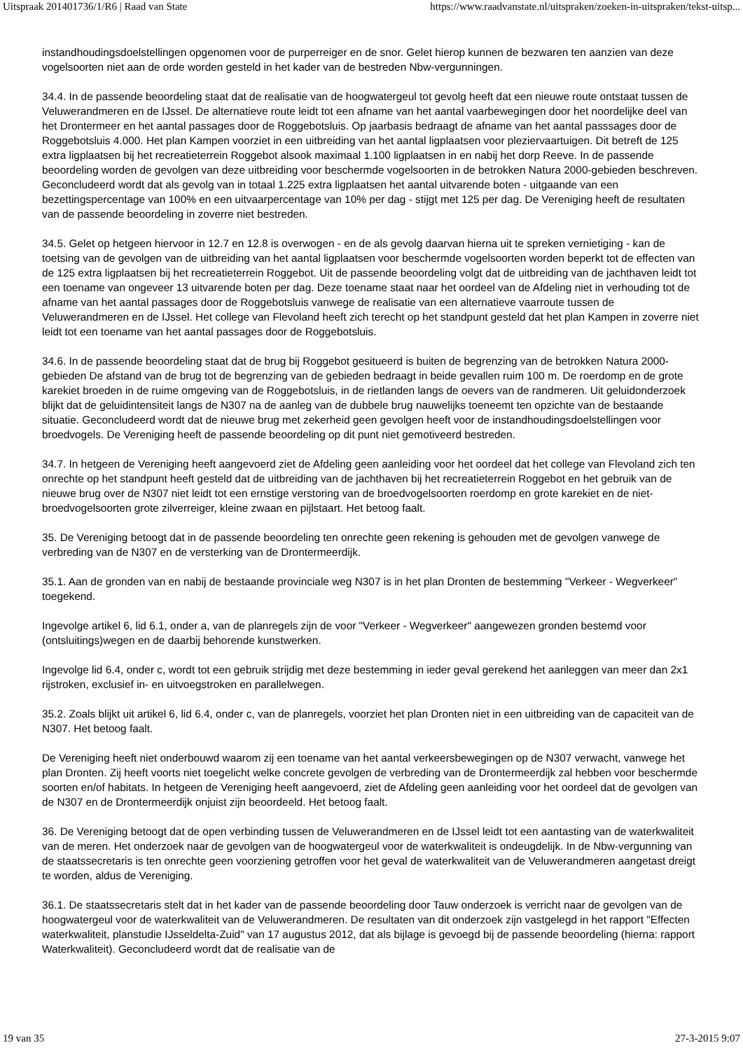Uitspraak 201401736/1/R6 | Raad van State https://www.raadvanstate.nl/uitspraken/zoeken-in-uitspraken/tekst-uitsp...
instandhoudingsdoelstellingen opgenomen voor de purperreiger en de snor. Gelet hierop kunnen de bezwaren ten aanzien van deze vogelsoorten niet aan de orde worden gesteld in het kader van de bestreden Nbw-vergunningen.
34.4. In de passende beoordeling staat dat de realisatie van de hoogwatergeul tot gevolg heeft dat een nieuwe route ontstaat tussen de Veluwerandmeren en de IJssel. De alternatieve route leidt tot een afname van het aantal vaarbewegingen door het noordelijke deel van het Drontermeer en het aantal passages door de Roggebotsluis. Op jaarbasis bedraagt de afname van het aantal passsages door de Roggebotsluis 4.000. Het plan Kampen voorziet in een uitbreiding van het aantal ligplaatsen voor pleziervaartuigen. Dit betreft de 125 extra ligplaatsen bij het recreatieterrein Roggebot alsook maximaal 1.100 ligplaatsen in en nabij het dorp Reeve. In de passende beoordeling worden de gevolgen van deze uitbreiding voor beschermde vogelsoorten in de betrokken Natura 2000-gebieden beschreven. Geconcludeerd wordt dat als gevolg van in totaal 1.225 extra ligplaatsen het aantal uitvarende boten - uitgaande van een bezettingspercentage van 100% en een uitvaarpercentage van 10% per dag - stijgt met 125 per dag. De Vereniging heeft de resultaten van de passende beoordeling in zoverre niet bestreden.
34.5. Gelet op hetgeen hiervoor in 12.7 en 12.8 is overwogen - en de als gevolg daarvan hierna uit te spreken vernietiging - kan de toetsing van de gevolgen van de uitbreiding van het aantal ligplaatsen voor beschermde vogelsoorten worden beperkt tot de effecten van de 125 extra ligplaatsen bij het recreatieterrein Roggebot. Uit de passende beoordeling volgt dat de uitbreiding van de jachthaven leidt tot een toename van ongeveer 13 uitvarende boten per dag. Deze toename staat naar het oordeel van de Afdeling niet in verhouding tot de afname van het aantal passages door de Roggebotsluis vanwege de realisatie van een alternatieve vaarroute tussen de Veluwerandmeren en de IJssel. Het college van Flevoland heeft zich terecht op het standpunt gesteld dat het plan Kampen in zoverre niet leidt tot een toename van het aantal passages door de Roggebotsluis.
34.6. In de passende beoordeling staat dat de brug bij Roggebot gesitueerd is buiten de begrenzing van de betrokken Natura 2000-gebieden De afstand van de brug tot de begrenzing van de gebieden bedraagt in beide gevallen ruim 100 m. De roerdomp en de grote karekiet broeden in de ruime omgeving van de Roggebotsluis, in de rietlanden langs de oevers van de randmeren. Uit geluidonderzoek blijkt dat de geluidintensiteit langs de N307 na de aanleg van de dubbele brug nauwelijks toeneemt ten opzichte van de bestaande situatie. Geconcludeerd wordt dat de nieuwe brug met zekerheid geen gevolgen heeft voor de instandhoudingsdoelstellingen voor broedvogels. De Vereniging heeft de passende beoordeling op dit punt niet gemotiveerd bestreden.
34.7. In hetgeen de Vereniging heeft aangevoerd ziet de Afdeling geen aanleiding voor het oordeel dat het college van Flevoland zich ten onrechte op het standpunt heeft gesteld dat de uitbreiding van de jachthaven bij het recreatieterrein Roggebot en het gebruik van de nieuwe brug over de N307 niet leidt tot een ernstige verstoring van de broedvogelsoorten roerdomp en grote karekiet en de niet-broedvogelsoorten grote zilverreiger, kleine zwaan en pijlstaart. Het betoog faalt.
35. De Vereniging betoogt dat in de passende beoordeling ten onrechte geen rekening is gehouden met de gevolgen vanwege de verbreding van de N307 en de versterking van de Drontermeerdijk.
35.1. Aan de gronden van en nabij de bestaande provinciale weg N307 is in het plan Dronten de bestemming "Verkeer - Wegverkeer" toegekend.
Ingevolge artikel 6, lid 6.1, onder a, van de planregels zijn de voor "Verkeer - Wegverkeer" aangewezen gronden bestemd voor (ontsluitings)wegen en de daarbij behorende kunstwerken.
Ingevolge lid 6.4, onder c, wordt tot een gebruik strijdig met deze bestemming in ieder geval gerekend het aanleggen van meer dan 2x1 rijstroken, exclusief in- en uitvoegstroken en parallelwegen.
35.2. Zoals blijkt uit artikel 6, lid 6.4, onder c, van de planregels, voorziet het plan Dronten niet in een uitbreiding van de capaciteit van de N307. Het betoog faalt.
De Vereniging heeft niet onderbouwd waarom zij een toename van het aantal verkeersbewegingen op de N307 verwacht, vanwege het plan Dronten. Zij heeft voorts niet toegelicht welke concrete gevolgen de verbreding van de Drontermeerdijk zal hebben voor beschermde soorten en/of habitats. In hetgeen de Vereniging heeft aangevoerd, ziet de Afdeling geen aanleiding voor het oordeel dat de gevolgen van de N307 en de Drontermeerdijk onjuist zijn beoordeeld. Het betoog faalt.
36. De Vereniging betoogt dat de open verbinding tussen de Veluwerandmeren en de IJssel leidt tot een aantasting van de waterkwaliteit van de meren. Het onderzoek naar de gevolgen van de hoogwatergeul voor de waterkwaliteit is ondeugdelijk. In de Nbw-vergunning van de staatssecretaris is ten onrechte geen voorziening getroffen voor het geval de waterkwaliteit van de Veluwerandmeren aangetast dreigt te worden, aldus de Vereniging.
36.1. De staatssecretaris stelt dat in het kader van de passende beoordeling door Tauw onderzoek is verricht naar de gevolgen van de hoogwatergeul voor de waterkwaliteit van de Veluwerandmeren. De resultaten van dit onderzoek zijn vastgelegd in het rapport "Effecten waterkwaliteit, planstudie IJsseldelta-Zuid" van 17 augustus 2012, dat als bijlage is gevoegd bij de passende beoordeling (hierna: rapport Waterkwaliteit). Geconcludeerd wordt dat de realisatie van de
19 van 35 27-3-2015 9:07